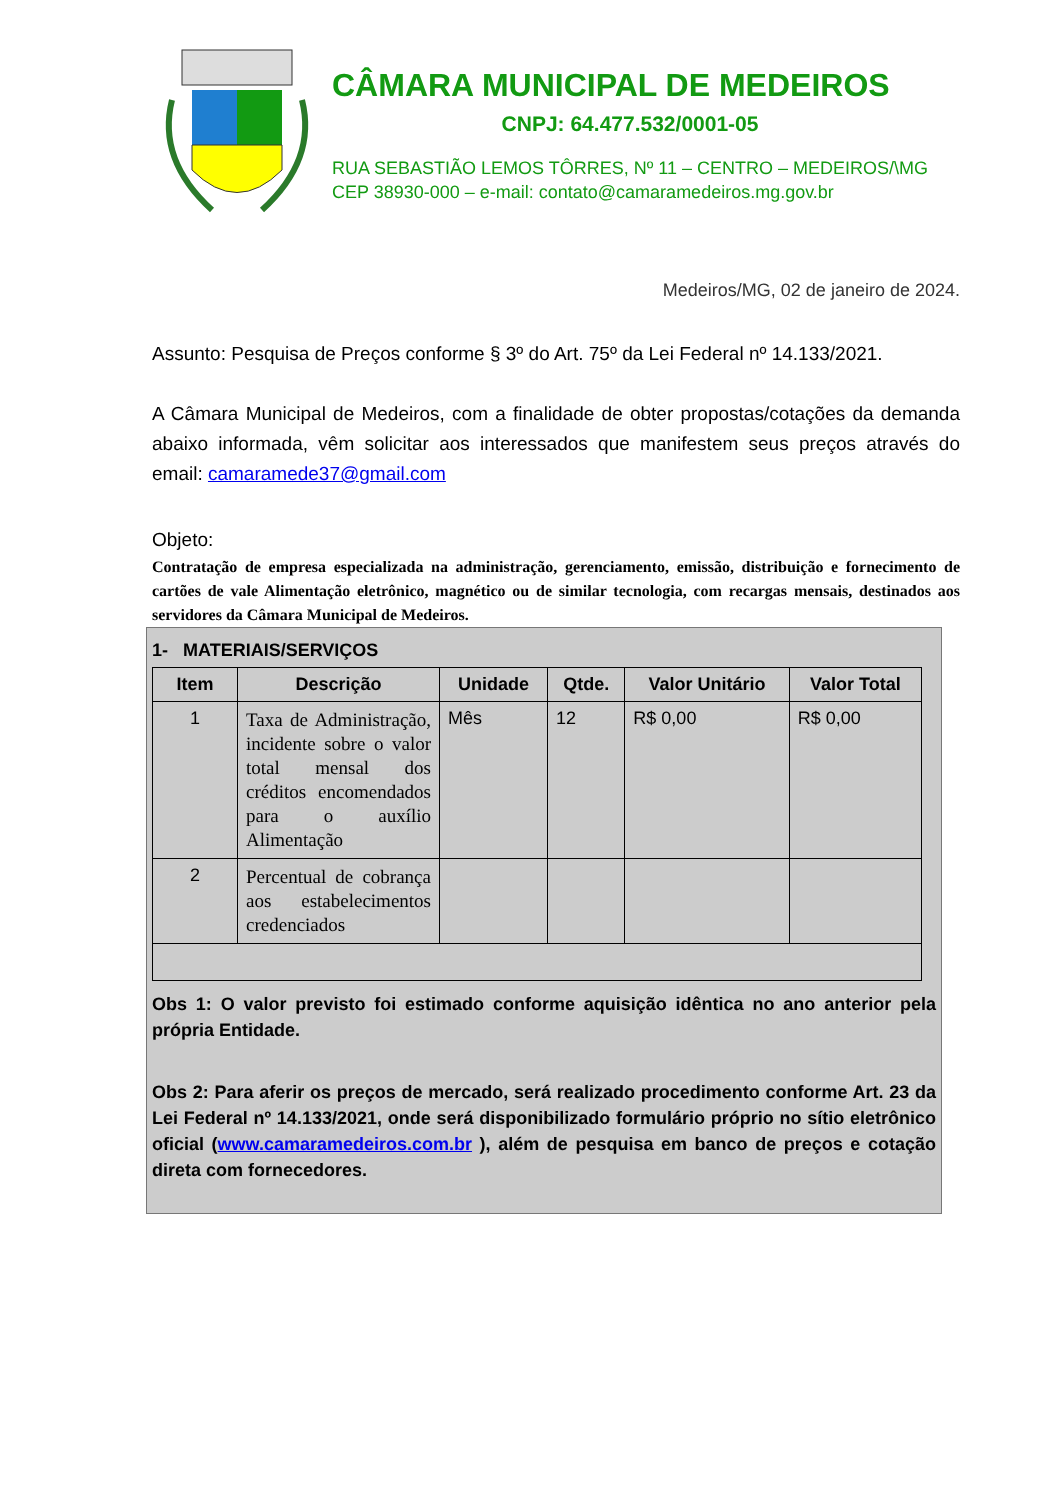CÂMARA MUNICIPAL DE MEDEIROS
CNPJ: 64.477.532/0001-05
RUA SEBASTIÃO LEMOS TÔRRES, Nº 11 – CENTRO – MEDEIROS/\MG
CEP 38930-000 – e-mail: contato@camaramedeiros.mg.gov.br
Medeiros/MG, 02 de janeiro de 2024.
Assunto: Pesquisa de Preços conforme § 3º do Art. 75º da Lei Federal nº 14.133/2021.
A Câmara Municipal de Medeiros, com a finalidade de obter propostas/cotações da demanda abaixo informada, vêm solicitar aos interessados que manifestem seus preços através do email: camaramede37@gmail.com
Objeto:
Contratação de empresa especializada na administração, gerenciamento, emissão, distribuição e fornecimento de cartões de vale Alimentação eletrônico, magnético ou de similar tecnologia, com recargas mensais, destinados aos servidores da Câmara Municipal de Medeiros.
1- MATERIAIS/SERVIÇOS
| Item | Descrição | Unidade | Qtde. | Valor Unitário | Valor Total |
| --- | --- | --- | --- | --- | --- |
| 1 | Taxa de Administração, incidente sobre o valor total mensal dos créditos encomendados para o auxílio Alimentação | Mês | 12 | R$ 0,00 | R$ 0,00 |
| 2 | Percentual de cobrança aos estabelecimentos credenciados | | | | |
Obs 1: O valor previsto foi estimado conforme aquisição idêntica no ano anterior pela própria Entidade.
Obs 2: Para aferir os preços de mercado, será realizado procedimento conforme Art. 23 da Lei Federal nº 14.133/2021, onde será disponibilizado formulário próprio no sítio eletrônico oficial (www.camaramedeiros.com.br ), além de pesquisa em banco de preços e cotação direta com fornecedores.